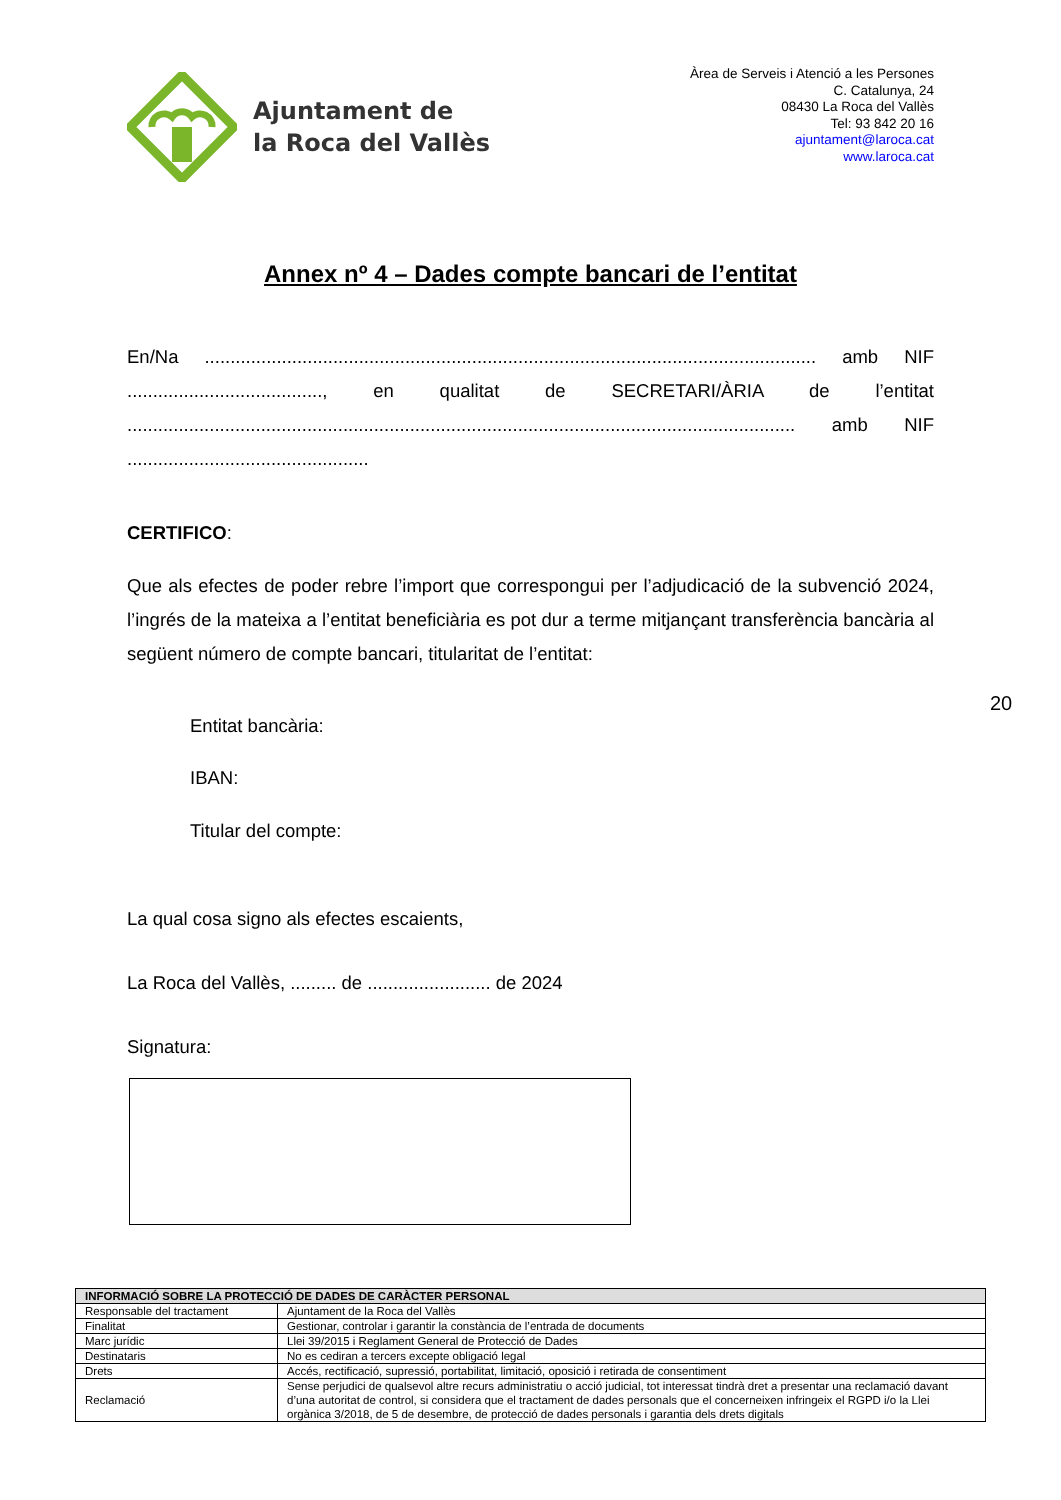Ajuntament de
la Roca del Vallès
Àrea de Serveis i Atenció a les Persones
C. Catalunya, 24
08430 La Roca del Vallès
Tel: 93 842 20 16
ajuntament@laroca.cat
www.laroca.cat
Annex nº 4 – Dades compte bancari de l’entitat
En/Na ....................................................................................................................... amb NIF ......................................, en qualitat de SECRETARI/ÀRIA de l’entitat .................................................................................................................................. amb NIF ...............................................
CERTIFICO:
Que als efectes de poder rebre l’import que correspongui per l’adjudicació de la subvenció 2024, l’ingrés de la mateixa a l’entitat beneficiària es pot dur a terme mitjançant transferència bancària al següent número de compte bancari, titularitat de l’entitat:
Entitat bancària:
IBAN:
Titular del compte:
La qual cosa signo als efectes escaients,
La Roca del Vallès, ......... de ........................ de 2024
Signatura:
20
| INFORMACIÓ SOBRE LA PROTECCIÓ DE DADES DE CARÀCTER PERSONAL | |
| --- | --- |
| Responsable del tractament | Ajuntament de la Roca del Vallès |
| Finalitat | Gestionar, controlar i garantir la constància de l’entrada de documents |
| Marc jurídic | Llei 39/2015 i Reglament General de Protecció de Dades |
| Destinataris | No es cediran a tercers excepte obligació legal |
| Drets | Accés, rectificació, supressió, portabilitat, limitació, oposició i retirada de consentiment |
| Reclamació | Sense perjudici de qualsevol altre recurs administratiu o acció judicial, tot interessat tindrà dret a presentar una reclamació davant d’una autoritat de control, si considera que el tractament de dades personals que el concerneixen infringeix el RGPD i/o la Llei orgànica 3/2018, de 5 de desembre, de protecció de dades personals i garantia dels drets digitals |